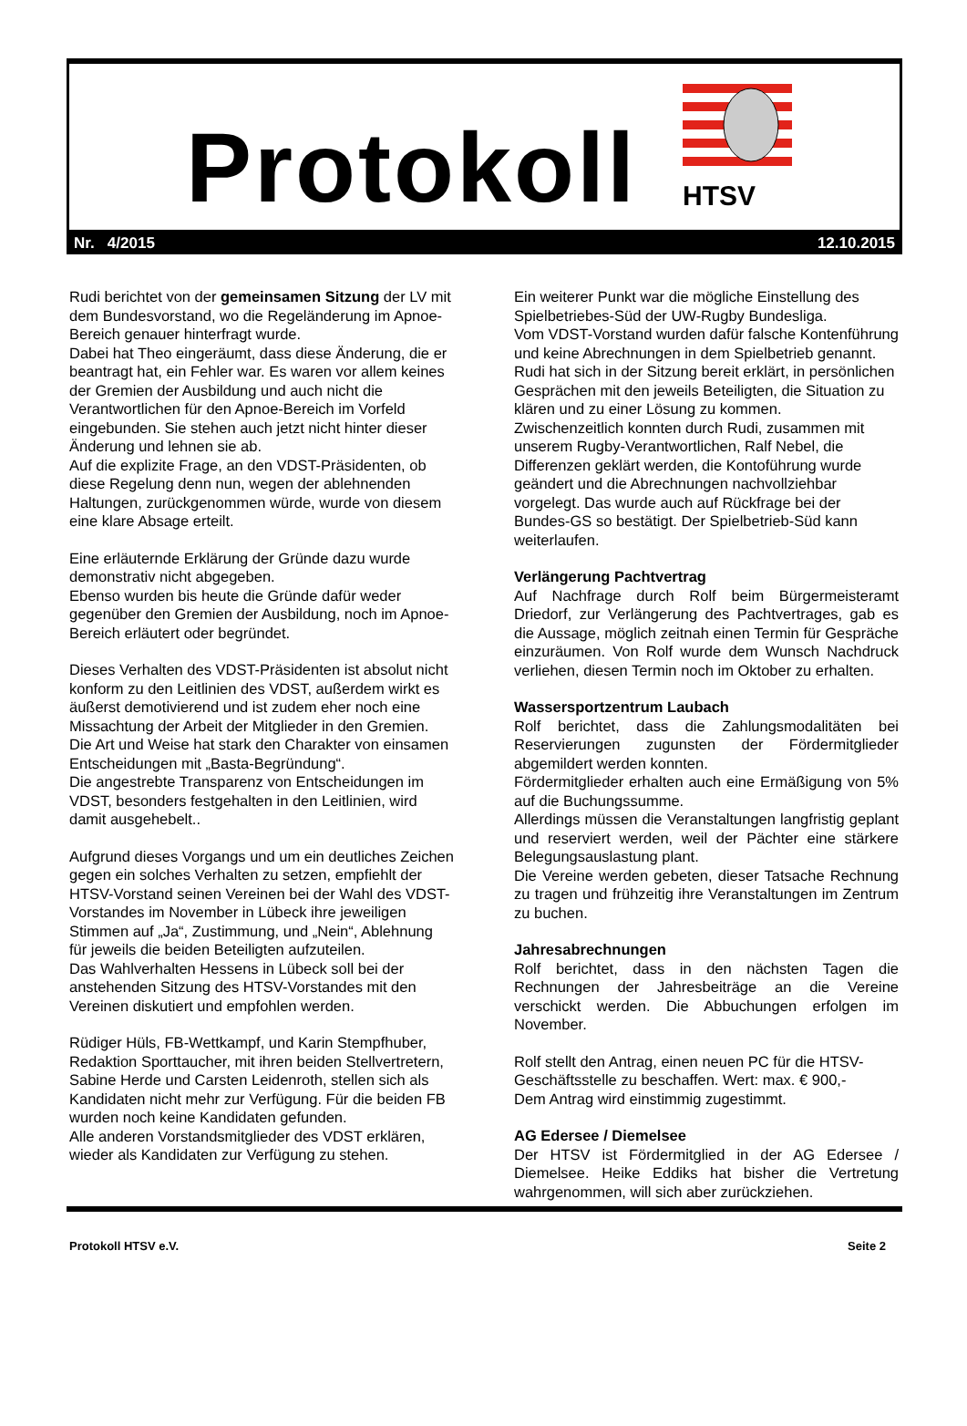Protokoll HTSV
Nr. 4/2015 12.10.2015
Rudi berichtet von der gemeinsamen Sitzung der LV mit dem Bundesvorstand, wo die Regeländerung im Apnoe-Bereich genauer hinterfragt wurde.
Dabei hat Theo eingeräumt, dass diese Änderung, die er beantragt hat, ein Fehler war. Es waren vor allem keines der Gremien der Ausbildung und auch nicht die Verantwortlichen für den Apnoe-Bereich im Vorfeld eingebunden. Sie stehen auch jetzt nicht hinter dieser Änderung und lehnen sie ab.
Auf die explizite Frage, an den VDST-Präsidenten, ob diese Regelung denn nun, wegen der ablehnenden Haltungen, zurückgenommen würde, wurde von diesem eine klare Absage erteilt.
Eine erläuternde Erklärung der Gründe dazu wurde demonstrativ nicht abgegeben.
Ebenso wurden bis heute die Gründe dafür weder gegenüber den Gremien der Ausbildung, noch im Apnoe-Bereich erläutert oder begründet.
Dieses Verhalten des VDST-Präsidenten ist absolut nicht konform zu den Leitlinien des VDST, außerdem wirkt es äußerst demotivierend und ist zudem eher noch eine Missachtung der Arbeit der Mitglieder in den Gremien.
Die Art und Weise hat stark den Charakter von einsamen Entscheidungen mit „Basta-Begründung“.
Die angestrebte Transparenz von Entscheidungen im VDST, besonders festgehalten in den Leitlinien, wird damit ausgehebelt..
Aufgrund dieses Vorgangs und um ein deutliches Zeichen gegen ein solches Verhalten zu setzen, empfiehlt der HTSV-Vorstand seinen Vereinen bei der Wahl des VDST-Vorstandes im November in Lübeck ihre jeweiligen Stimmen auf „Ja“, Zustimmung, und „Nein“, Ablehnung für jeweils die beiden Beteiligten aufzuteilen.
Das Wahlverhalten Hessens in Lübeck soll bei der anstehenden Sitzung des HTSV-Vorstandes mit den Vereinen diskutiert und empfohlen werden.
Rüdiger Hüls, FB-Wettkampf, und Karin Stempfhuber, Redaktion Sporttaucher, mit ihren beiden Stellvertretern, Sabine Herde und Carsten Leidenroth, stellen sich als Kandidaten nicht mehr zur Verfügung. Für die beiden FB wurden noch keine Kandidaten gefunden.
Alle anderen Vorstandsmitglieder des VDST erklären, wieder als Kandidaten zur Verfügung zu stehen.
Ein weiterer Punkt war die mögliche Einstellung des Spielbetriebes-Süd der UW-Rugby Bundesliga.
Vom VDST-Vorstand wurden dafür falsche Kontenführung und keine Abrechnungen in dem Spielbetrieb genannt.
Rudi hat sich in der Sitzung bereit erklärt, in persönlichen Gesprächen mit den jeweils Beteiligten, die Situation zu klären und zu einer Lösung zu kommen.
Zwischenzeitlich konnten durch Rudi, zusammen mit unserem Rugby-Verantwortlichen, Ralf Nebel, die Differenzen geklärt werden, die Kontoführung wurde geändert und die Abrechnungen nachvollziehbar vorgelegt. Das wurde auch auf Rückfrage bei der Bundes-GS so bestätigt. Der Spielbetrieb-Süd kann weiterlaufen.
Verlängerung Pachtvertrag
Auf Nachfrage durch Rolf beim Bürgermeisteramt Driedorf, zur Verlängerung des Pachtvertrages, gab es die Aussage, möglich zeitnah einen Termin für Gespräche einzuräumen. Von Rolf wurde dem Wunsch Nachdruck verliehen, diesen Termin noch im Oktober zu erhalten.
Wassersportzentrum Laubach
Rolf berichtet, dass die Zahlungsmodalitäten bei Reservierungen zugunsten der Fördermitglieder abgemildert werden konnten.
Fördermitglieder erhalten auch eine Ermäßigung von 5% auf die Buchungssumme.
Allerdings müssen die Veranstaltungen langfristig geplant und reserviert werden, weil der Pächter eine stärkere Belegungsauslastung plant.
Die Vereine werden gebeten, dieser Tatsache Rechnung zu tragen und frühzeitig ihre Veranstaltungen im Zentrum zu buchen.
Jahresabrechnungen
Rolf berichtet, dass in den nächsten Tagen die Rechnungen der Jahresbeiträge an die Vereine verschickt werden. Die Abbuchungen erfolgen im November.
Rolf stellt den Antrag, einen neuen PC für die HTSV-Geschäftsstelle zu beschaffen. Wert: max. € 900,-
Dem Antrag wird einstimmig zugestimmt.
AG Edersee / Diemelsee
Der HTSV ist Fördermitglied in der AG Edersee / Diemelsee. Heike Eddiks hat bisher die Vertretung wahrgenommen, will sich aber zurückziehen.
Protokoll HTSV e.V. Seite 2